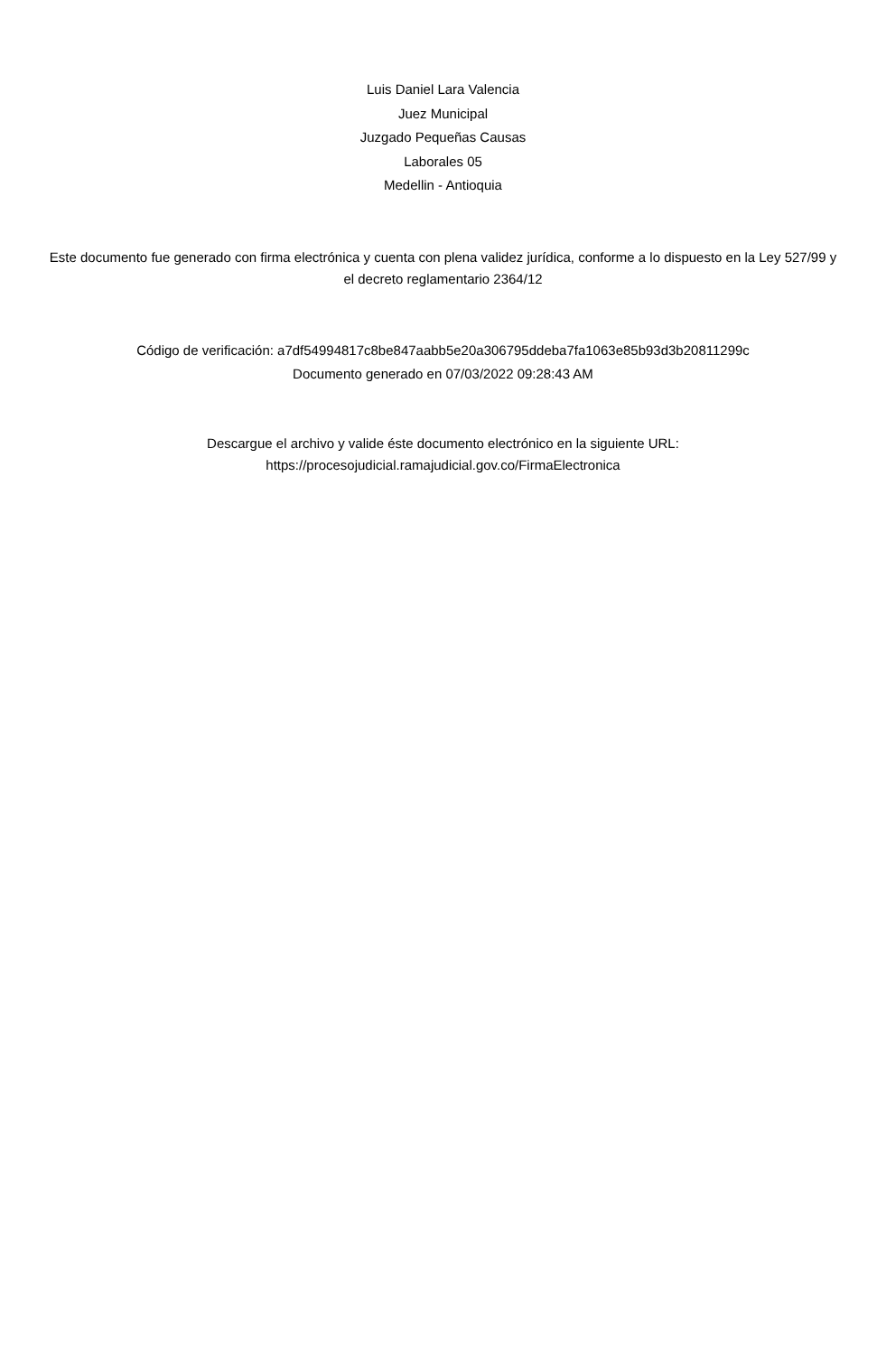Luis Daniel Lara Valencia
Juez Municipal
Juzgado Pequeñas Causas
Laborales 05
Medellin - Antioquia
Este documento fue generado con firma electrónica y cuenta con plena validez jurídica, conforme a lo dispuesto en la Ley 527/99 y el decreto reglamentario 2364/12
Código de verificación: a7df54994817c8be847aabb5e20a306795ddeba7fa1063e85b93d3b20811299c
Documento generado en 07/03/2022 09:28:43 AM
Descargue el archivo y valide éste documento electrónico en la siguiente URL:
https://procesojudicial.ramajudicial.gov.co/FirmaElectronica